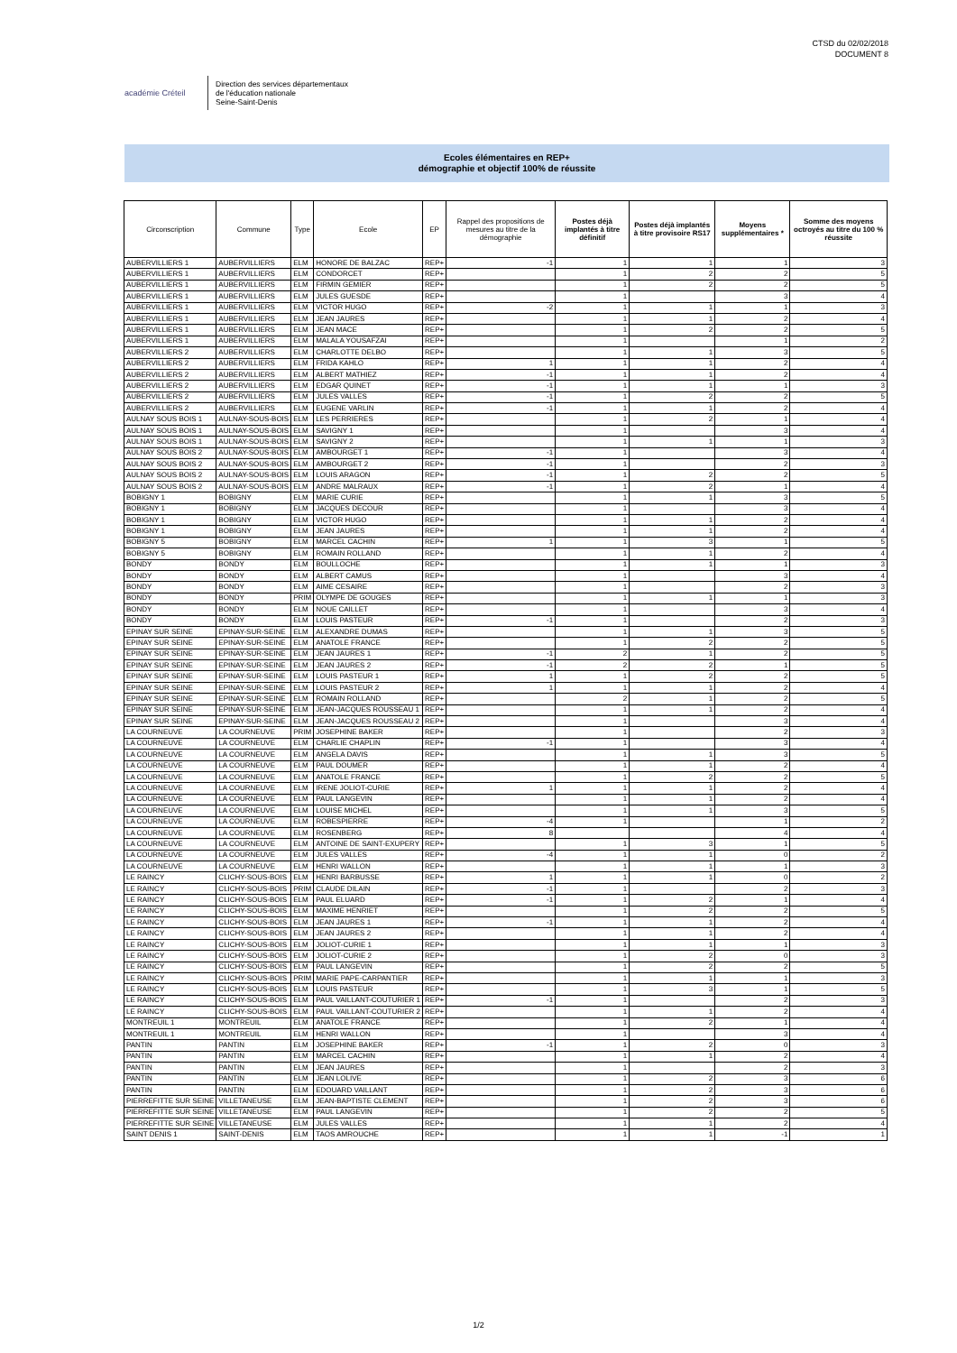CTSD du 02/02/2018
DOCUMENT 8
académie Créteil
Direction des services départementaux
de l'éducation nationale
Seine-Saint-Denis
Ecoles élémentaires en REP+
démographie et objectif 100% de réussite
| Circonscription | Commune | Type | Ecole | EP | Rappel des propositions de mesures au titre de la démographie | Postes déjà implantés à titre définitif | Postes déjà implantés à titre provisoire RS17 | Moyens supplémentaires * | Somme des moyens octroyés au titre du 100 % réussite |
| --- | --- | --- | --- | --- | --- | --- | --- | --- | --- |
| AUBERVILLIERS 1 | AUBERVILLIERS | ELM | HONORE DE BALZAC | REP+ | -1 | 1 | 1 | 1 | 3 |
| AUBERVILLIERS 1 | AUBERVILLIERS | ELM | CONDORCET | REP+ | | 1 | 2 | 2 | 5 |
| AUBERVILLIERS 1 | AUBERVILLIERS | ELM | FIRMIN GEMIER | REP+ | | 1 | 2 | 2 | 5 |
| AUBERVILLIERS 1 | AUBERVILLIERS | ELM | JULES GUESDE | REP+ | | 1 | | 3 | 4 |
| AUBERVILLIERS 1 | AUBERVILLIERS | ELM | VICTOR HUGO | REP+ | -2 | 1 | 1 | 1 | 3 |
| AUBERVILLIERS 1 | AUBERVILLIERS | ELM | JEAN JAURES | REP+ | | 1 | 1 | 2 | 4 |
| AUBERVILLIERS 1 | AUBERVILLIERS | ELM | JEAN MACE | REP+ | | 1 | 2 | 2 | 5 |
| AUBERVILLIERS 1 | AUBERVILLIERS | ELM | MALALA YOUSAFZAI | REP+ | | 1 | | 1 | 2 |
| AUBERVILLIERS 2 | AUBERVILLIERS | ELM | CHARLOTTE DELBO | REP+ | | 1 | 1 | 3 | 5 |
| AUBERVILLIERS 2 | AUBERVILLIERS | ELM | FRIDA KAHLO | REP+ | 1 | 1 | 1 | 2 | 4 |
| AUBERVILLIERS 2 | AUBERVILLIERS | ELM | ALBERT MATHIEZ | REP+ | -1 | 1 | 1 | 2 | 4 |
| AUBERVILLIERS 2 | AUBERVILLIERS | ELM | EDGAR QUINET | REP+ | -1 | 1 | 1 | 1 | 3 |
| AUBERVILLIERS 2 | AUBERVILLIERS | ELM | JULES VALLES | REP+ | -1 | 1 | 2 | 2 | 5 |
| AUBERVILLIERS 2 | AUBERVILLIERS | ELM | EUGENE VARLIN | REP+ | -1 | 1 | 1 | 2 | 4 |
| AULNAY SOUS BOIS 1 | AULNAY-SOUS-BOIS | ELM | LES PERRIERES | REP+ | | 1 | 2 | 1 | 4 |
| AULNAY SOUS BOIS 1 | AULNAY-SOUS-BOIS | ELM | SAVIGNY 1 | REP+ | | 1 | | 3 | 4 |
| AULNAY SOUS BOIS 1 | AULNAY-SOUS-BOIS | ELM | SAVIGNY 2 | REP+ | | 1 | 1 | 1 | 3 |
| AULNAY SOUS BOIS 2 | AULNAY-SOUS-BOIS | ELM | AMBOURGET 1 | REP+ | -1 | 1 | | 3 | 4 |
| AULNAY SOUS BOIS 2 | AULNAY-SOUS-BOIS | ELM | AMBOURGET 2 | REP+ | -1 | 1 | | 2 | 3 |
| AULNAY SOUS BOIS 2 | AULNAY-SOUS-BOIS | ELM | LOUIS ARAGON | REP+ | -1 | 1 | 2 | 2 | 5 |
| AULNAY SOUS BOIS 2 | AULNAY-SOUS-BOIS | ELM | ANDRE MALRAUX | REP+ | -1 | 1 | 2 | 1 | 4 |
| BOBIGNY 1 | BOBIGNY | ELM | MARIE CURIE | REP+ | | 1 | 1 | 3 | 5 |
| BOBIGNY 1 | BOBIGNY | ELM | JACQUES DECOUR | REP+ | | 1 | | 3 | 4 |
| BOBIGNY 1 | BOBIGNY | ELM | VICTOR HUGO | REP+ | | 1 | 1 | 2 | 4 |
| BOBIGNY 1 | BOBIGNY | ELM | JEAN JAURES | REP+ | | 1 | 1 | 2 | 4 |
| BOBIGNY 5 | BOBIGNY | ELM | MARCEL CACHIN | REP+ | 1 | 1 | 3 | 1 | 5 |
| BOBIGNY 5 | BOBIGNY | ELM | ROMAIN ROLLAND | REP+ | | 1 | 1 | 2 | 4 |
| BONDY | BONDY | ELM | BOULLOCHE | REP+ | | 1 | 1 | 1 | 3 |
| BONDY | BONDY | ELM | ALBERT CAMUS | REP+ | | 1 | | 3 | 4 |
| BONDY | BONDY | ELM | AIME CESAIRE | REP+ | | 1 | | 2 | 3 |
| BONDY | BONDY | PRIM | OLYMPE DE GOUGES | REP+ | | 1 | 1 | 1 | 3 |
| BONDY | BONDY | ELM | NOUE CAILLET | REP+ | | 1 | | 3 | 4 |
| BONDY | BONDY | ELM | LOUIS PASTEUR | REP+ | -1 | 1 | | 2 | 3 |
| EPINAY SUR SEINE | EPINAY-SUR-SEINE | ELM | ALEXANDRE DUMAS | REP+ | | 1 | 1 | 3 | 5 |
| EPINAY SUR SEINE | EPINAY-SUR-SEINE | ELM | ANATOLE FRANCE | REP+ | | 1 | 2 | 2 | 5 |
| EPINAY SUR SEINE | EPINAY-SUR-SEINE | ELM | JEAN JAURES 1 | REP+ | -1 | 2 | 1 | 2 | 5 |
| EPINAY SUR SEINE | EPINAY-SUR-SEINE | ELM | JEAN JAURES 2 | REP+ | -1 | 2 | 2 | 1 | 5 |
| EPINAY SUR SEINE | EPINAY-SUR-SEINE | ELM | LOUIS PASTEUR 1 | REP+ | 1 | 1 | 2 | 2 | 5 |
| EPINAY SUR SEINE | EPINAY-SUR-SEINE | ELM | LOUIS PASTEUR 2 | REP+ | 1 | 1 | 1 | 2 | 4 |
| EPINAY SUR SEINE | EPINAY-SUR-SEINE | ELM | ROMAIN ROLLAND | REP+ | | 2 | 1 | 2 | 5 |
| EPINAY SUR SEINE | EPINAY-SUR-SEINE | ELM | JEAN-JACQUES ROUSSEAU 1 | REP+ | | 1 | 1 | 2 | 4 |
| EPINAY SUR SEINE | EPINAY-SUR-SEINE | ELM | JEAN-JACQUES ROUSSEAU 2 | REP+ | | 1 | | 3 | 4 |
| LA COURNEUVE | LA COURNEUVE | PRIM | JOSEPHINE BAKER | REP+ | | 1 | | 2 | 3 |
| LA COURNEUVE | LA COURNEUVE | ELM | CHARLIE CHAPLIN | REP+ | -1 | 1 | | 3 | 4 |
| LA COURNEUVE | LA COURNEUVE | ELM | ANGELA DAVIS | REP+ | | 1 | 1 | 3 | 5 |
| LA COURNEUVE | LA COURNEUVE | ELM | PAUL DOUMER | REP+ | | 1 | 1 | 2 | 4 |
| LA COURNEUVE | LA COURNEUVE | ELM | ANATOLE FRANCE | REP+ | | 1 | 2 | 2 | 5 |
| LA COURNEUVE | LA COURNEUVE | ELM | IRENE JOLIOT-CURIE | REP+ | 1 | 1 | 1 | 2 | 4 |
| LA COURNEUVE | LA COURNEUVE | ELM | PAUL LANGEVIN | REP+ | | 1 | 1 | 2 | 4 |
| LA COURNEUVE | LA COURNEUVE | ELM | LOUISE MICHEL | REP+ | | 1 | 1 | 3 | 5 |
| LA COURNEUVE | LA COURNEUVE | ELM | ROBESPIERRE | REP+ | -4 | 1 | | 1 | 2 |
| LA COURNEUVE | LA COURNEUVE | ELM | ROSENBERG | REP+ | 8 | | | 4 | 4 |
| LA COURNEUVE | LA COURNEUVE | ELM | ANTOINE DE SAINT-EXUPERY | REP+ | | 1 | 3 | 1 | 5 |
| LA COURNEUVE | LA COURNEUVE | ELM | JULES VALLES | REP+ | -4 | 1 | 1 | 0 | 2 |
| LA COURNEUVE | LA COURNEUVE | ELM | HENRI WALLON | REP+ | | 1 | 1 | 1 | 3 |
| LE RAINCY | CLICHY-SOUS-BOIS | ELM | HENRI BARBUSSE | REP+ | 1 | 1 | 1 | 0 | 2 |
| LE RAINCY | CLICHY-SOUS-BOIS | PRIM | CLAUDE DILAIN | REP+ | -1 | 1 | | 2 | 3 |
| LE RAINCY | CLICHY-SOUS-BOIS | ELM | PAUL ELUARD | REP+ | -1 | 1 | 2 | 1 | 4 |
| LE RAINCY | CLICHY-SOUS-BOIS | ELM | MAXIME HENRIET | REP+ | | 1 | 2 | 2 | 5 |
| LE RAINCY | CLICHY-SOUS-BOIS | ELM | JEAN JAURES 1 | REP+ | -1 | 1 | 1 | 2 | 4 |
| LE RAINCY | CLICHY-SOUS-BOIS | ELM | JEAN JAURES 2 | REP+ | | 1 | 1 | 2 | 4 |
| LE RAINCY | CLICHY-SOUS-BOIS | ELM | JOLIOT-CURIE 1 | REP+ | | 1 | 1 | 1 | 3 |
| LE RAINCY | CLICHY-SOUS-BOIS | ELM | JOLIOT-CURIE 2 | REP+ | | 1 | 2 | 0 | 3 |
| LE RAINCY | CLICHY-SOUS-BOIS | ELM | PAUL LANGEVIN | REP+ | | 1 | 2 | 2 | 5 |
| LE RAINCY | CLICHY-SOUS-BOIS | PRIM | MARIE PAPE-CARPANTIER | REP+ | | 1 | 1 | 1 | 3 |
| LE RAINCY | CLICHY-SOUS-BOIS | ELM | LOUIS PASTEUR | REP+ | | 1 | 3 | 1 | 5 |
| LE RAINCY | CLICHY-SOUS-BOIS | ELM | PAUL VAILLANT-COUTURIER 1 | REP+ | -1 | 1 | | 2 | 3 |
| LE RAINCY | CLICHY-SOUS-BOIS | ELM | PAUL VAILLANT-COUTURIER 2 | REP+ | | 1 | 1 | 2 | 4 |
| MONTREUIL 1 | MONTREUIL | ELM | ANATOLE FRANCE | REP+ | | 1 | 2 | 1 | 4 |
| MONTREUIL 1 | MONTREUIL | ELM | HENRI WALLON | REP+ | | 1 | | 3 | 4 |
| PANTIN | PANTIN | ELM | JOSEPHINE BAKER | REP+ | -1 | 1 | 2 | 0 | 3 |
| PANTIN | PANTIN | ELM | MARCEL CACHIN | REP+ | | 1 | 1 | 2 | 4 |
| PANTIN | PANTIN | ELM | JEAN JAURES | REP+ | | 1 | | 2 | 3 |
| PANTIN | PANTIN | ELM | JEAN LOLIVE | REP+ | | 1 | 2 | 3 | 6 |
| PANTIN | PANTIN | ELM | EDOUARD VAILLANT | REP+ | | 1 | 2 | 3 | 6 |
| PIERREFITTE SUR SEINE | VILLETANEUSE | ELM | JEAN-BAPTISTE CLEMENT | REP+ | | 1 | 2 | 3 | 6 |
| PIERREFITTE SUR SEINE | VILLETANEUSE | ELM | PAUL LANGEVIN | REP+ | | 1 | 2 | 2 | 5 |
| PIERREFITTE SUR SEINE | VILLETANEUSE | ELM | JULES VALLES | REP+ | | 1 | 1 | 2 | 4 |
| SAINT DENIS 1 | SAINT-DENIS | ELM | TAOS AMROUCHE | REP+ | | 1 | 1 | -1 | 1 |
1/2